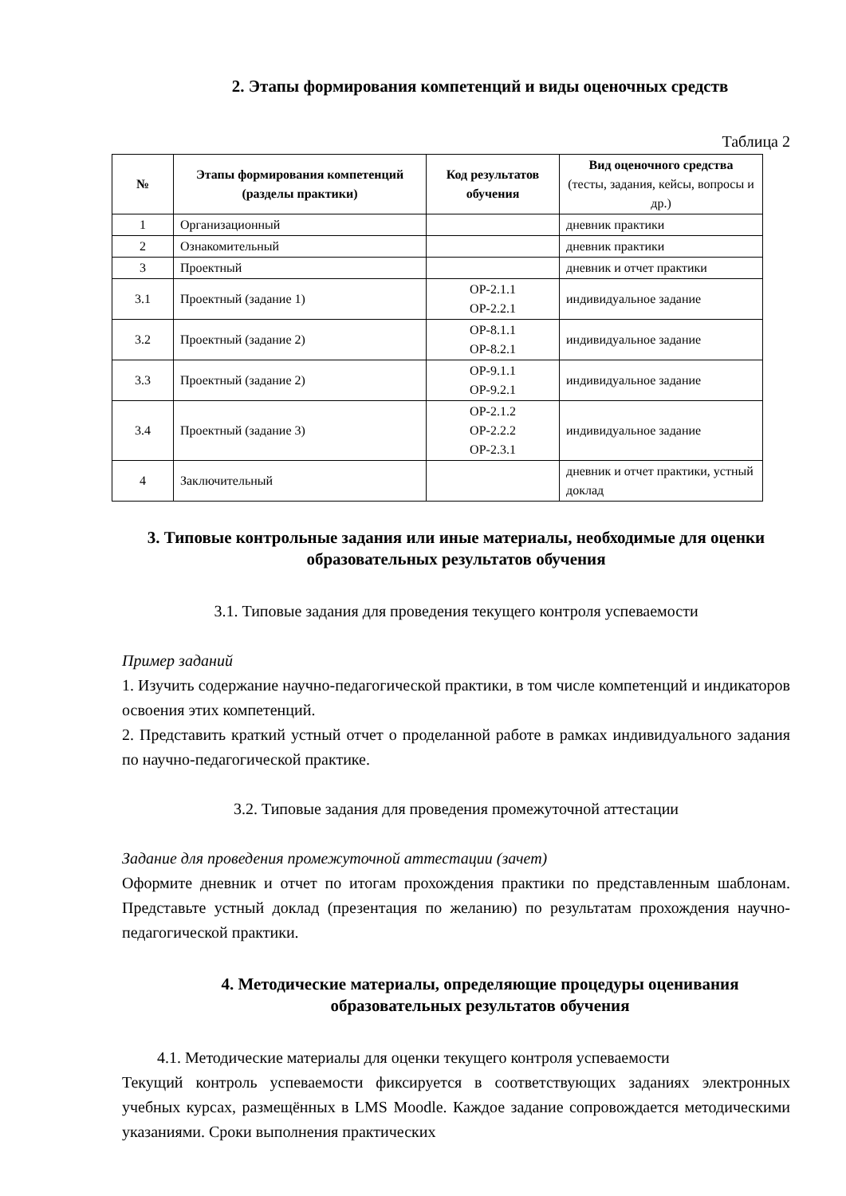2. Этапы формирования компетенций и виды оценочных средств
Таблица 2
| № | Этапы формирования компетенций (разделы практики) | Код результатов обучения | Вид оценочного средства (тесты, задания, кейсы, вопросы и др.) |
| --- | --- | --- | --- |
| 1 | Организационный | | дневник практики |
| 2 | Ознакомительный | | дневник практики |
| 3 | Проектный | | дневник и отчет практики |
| 3.1 | Проектный (задание 1) | ОР-2.1.1 ОР-2.2.1 | индивидуальное задание |
| 3.2 | Проектный (задание 2) | ОР-8.1.1 ОР-8.2.1 | индивидуальное задание |
| 3.3 | Проектный (задание 2) | ОР-9.1.1 ОР-9.2.1 | индивидуальное задание |
| 3.4 | Проектный (задание 3) | ОР-2.1.2 ОР-2.2.2 ОР-2.3.1 | индивидуальное задание |
| 4 | Заключительный | | дневник и отчет практики, устный доклад |
3. Типовые контрольные задания или иные материалы, необходимые для оценки образовательных результатов обучения
3.1. Типовые задания для проведения текущего контроля успеваемости
Пример заданий
1. Изучить содержание научно-педагогической практики, в том числе компетенций и индикаторов освоения этих компетенций.
2. Представить краткий устный отчет о проделанной работе в рамках индивидуального задания по научно-педагогической практике.
3.2. Типовые задания для проведения промежуточной аттестации
Задание для проведения промежуточной аттестации (зачет)
Оформите дневник и отчет по итогам прохождения практики по представленным шаблонам. Представьте устный доклад (презентация по желанию) по результатам прохождения научно-педагогической практики.
4. Методические материалы, определяющие процедуры оценивания образовательных результатов обучения
4.1. Методические материалы для оценки текущего контроля успеваемости
Текущий контроль успеваемости фиксируется в соответствующих заданиях электронных учебных курсах, размещённых в LMS Moodle. Каждое задание сопровождается методическими указаниями. Сроки выполнения практических